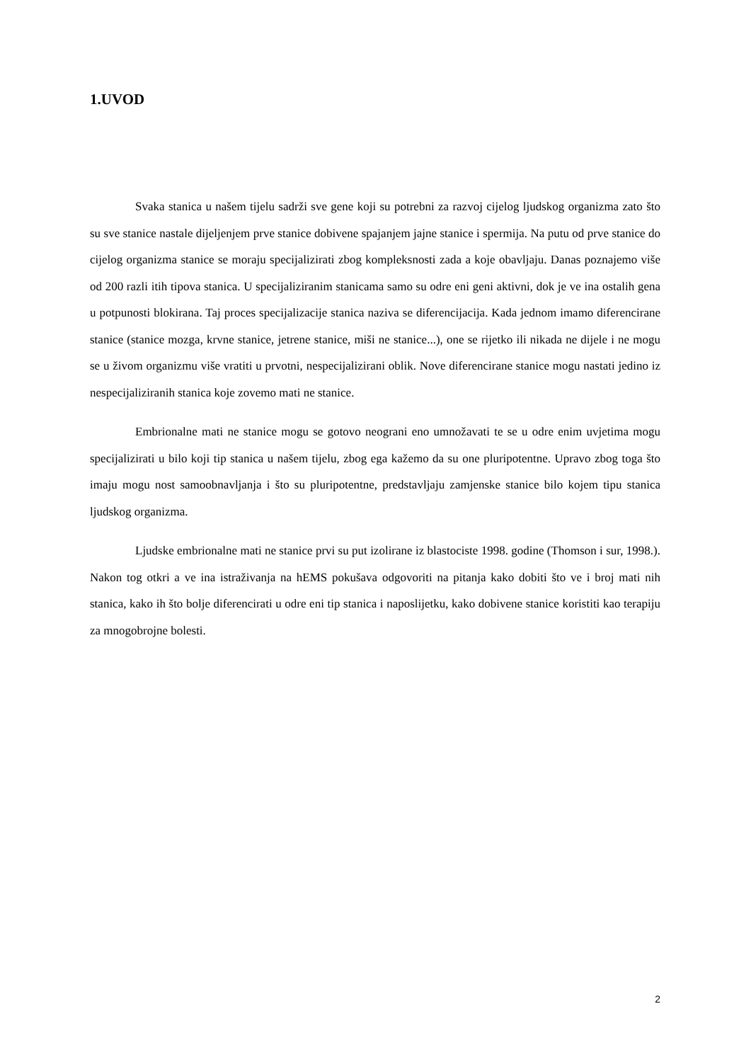1.UVOD
Svaka stanica u našem tijelu sadrži sve gene koji su potrebni za razvoj cijelog ljudskog organizma zato što su sve stanice nastale dijeljenjem prve stanice dobivene spajanjem jajne stanice i spermija. Na putu od prve stanice do cijelog organizma stanice se moraju specijalizirati zbog kompleksnosti zada a koje obavljaju. Danas poznajemo više od 200 razli itih tipova stanica. U specijaliziranim stanicama samo su odre eni geni aktivni, dok je ve ina ostalih gena u potpunosti blokirana. Taj proces specijalizacije stanica naziva se diferencijacija. Kada jednom imamo diferencirane stanice (stanice mozga, krvne stanice, jetrene stanice, miši ne stanice...), one se rijetko ili nikada ne dijele i ne mogu se u živom organizmu više vratiti u prvotni, nespecijalizirani oblik. Nove diferencirane stanice mogu nastati jedino iz nespecijaliziranih stanica koje zovemo mati ne stanice.
Embrionalne mati ne stanice mogu se gotovo neograni eno umnožavati te se u odre enim uvjetima mogu specijalizirati u bilo koji tip stanica u našem tijelu, zbog ega kažemo da su one pluripotentne. Upravo zbog toga što imaju mogu nost samoobnavljanja i što su pluripotentne, predstavljaju zamjenske stanice bilo kojem tipu stanica ljudskog organizma.
Ljudske embrionalne mati ne stanice prvi su put izolirane iz blastociste 1998. godine (Thomson i sur, 1998.). Nakon tog otkri a ve ina istraživanja na hEMS pokušava odgovoriti na pitanja kako dobiti što ve i broj mati nih stanica, kako ih što bolje diferencirati u odre eni tip stanica i naposlijetku, kako dobivene stanice koristiti kao terapiju za mnogobrojne bolesti.
2